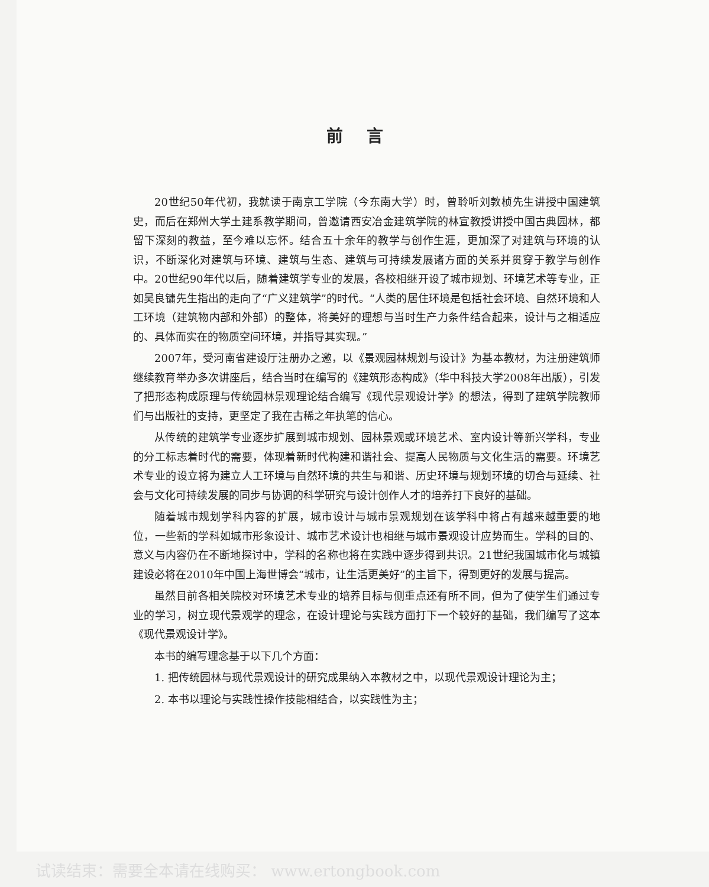前言
20世纪50年代初，我就读于南京工学院（今东南大学）时，曾聆听刘敦桢先生讲授中国建筑史，而后在郑州大学土建系教学期间，曾邀请西安冶金建筑学院的林宣教授讲授中国古典园林，都留下深刻的教益，至今难以忘怀。结合五十余年的教学与创作生涯，更加深了对建筑与环境的认识，不断深化对建筑与环境、建筑与生态、建筑与可持续发展诸方面的关系并贯穿于教学与创作中。20世纪90年代以后，随着建筑学专业的发展，各校相继开设了城市规划、环境艺术等专业，正如吴良镛先生指出的走向了“广义建筑学”的时代。“人类的居住环境是包括社会环境、自然环境和人工环境（建筑物内部和外部）的整体，将美好的理想与当时生产力条件结合起来，设计与之相适应的、具体而实在的物质空间环境，并指导其实现。”
2007年，受河南省建设厅注册办之邀，以《景观园林规划与设计》为基本教材，为注册建筑师继续教育举办多次讲座后，结合当时在编写的《建筑形态构成》（华中科技大学2008年出版），引发了把形态构成原理与传统园林景观理论结合编写《现代景观设计学》的想法，得到了建筑学院教师们与出版社的支持，更坚定了我在古稀之年执笔的信心。
从传统的建筑学专业逐步扩展到城市规划、园林景观或环境艺术、室内设计等新兴学科，专业的分工标志着时代的需要，体现着新时代构建和谐社会、提高人民物质与文化生活的需要。环境艺术专业的设立将为建立人工环境与自然环境的共生与和谐、历史环境与规划环境的切合与延续、社会与文化可持续发展的同步与协调的科学研究与设计创作人才的培养打下良好的基础。
随着城市规划学科内容的扩展，城市设计与城市景观规划在该学科中将占有越来越重要的地位，一些新的学科如城市形象设计、城市艺术设计也相继与城市景观设计应势而生。学科的目的、意义与内容仍在不断地探讨中，学科的名称也将在实践中逐步得到共识。21世纪我国城市化与城镇建设必将在2010年中国上海世博会“城市，让生活更美好”的主旨下，得到更好的发展与提高。
虽然目前各相关院校对环境艺术专业的培养目标与侧重点还有所不同，但为了使学生们通过专业的学习，树立现代景观学的理念，在设计理论与实践方面打下一个较好的基础，我们编写了这本《现代景观设计学》。
本书的编写理念基于以下几个方面：
1. 把传统园林与现代景观设计的研究成果纳入本教材之中，以现代景观设计理论为主；
2. 本书以理论与实践性操作技能相结合，以实践性为主；
试读结束：需要全本请在线购买： www.ertongbook.com